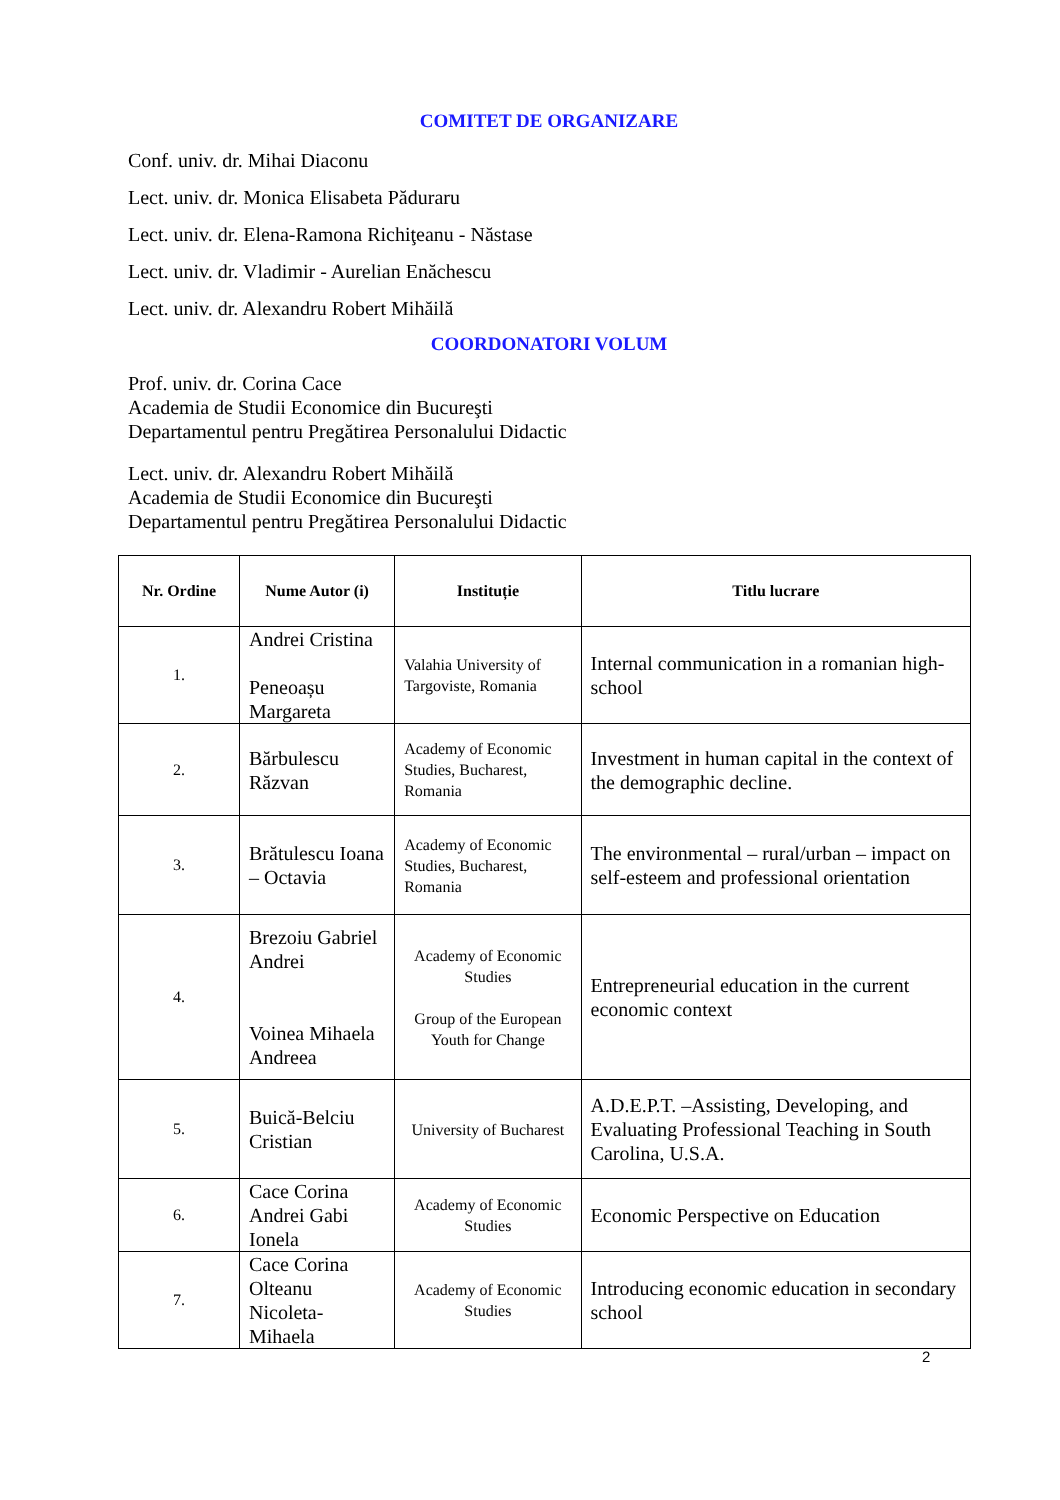COMITET DE ORGANIZARE
Conf. univ. dr. Mihai Diaconu
Lect. univ. dr. Monica Elisabeta Păduraru
Lect. univ. dr. Elena-Ramona Richiţeanu - Năstase
Lect. univ. dr. Vladimir - Aurelian Enăchescu
Lect. univ. dr. Alexandru Robert Mihăilă
COORDONATORI VOLUM
Prof. univ. dr. Corina Cace
Academia de Studii Economice din Bucureşti
Departamentul pentru Pregătirea Personalului Didactic
Lect. univ. dr. Alexandru Robert Mihăilă
Academia de Studii Economice din Bucureşti
Departamentul pentru Pregătirea Personalului Didactic
| Nr. Ordine | Nume Autor (i) | Instituție | Titlu lucrare |
| --- | --- | --- | --- |
| 1. | Andrei Cristina Peneoașu Margareta | Valahia University of Targoviste, Romania | Internal communication in a romanian high-school |
| 2. | Bărbulescu Răzvan | Academy of Economic Studies, Bucharest, Romania | Investment in human capital in the context of the demographic decline. |
| 3. | Brătulescu Ioana – Octavia | Academy of Economic Studies, Bucharest, Romania | The environmental – rural/urban – impact on self-esteem and professional orientation |
| 4. | Brezoiu Gabriel Andrei Voinea Mihaela Andreea | Academy of Economic Studies Group of the European Youth for Change | Entrepreneurial education in the current economic context |
| 5. | Buică-Belciu Cristian | University of Bucharest | A.D.E.P.T. –Assisting, Developing, and Evaluating Professional Teaching in South Carolina, U.S.A. |
| 6. | Cace Corina Andrei Gabi Ionela | Academy of Economic Studies | Economic Perspective on Education |
| 7. | Cace Corina Olteanu Nicoleta-Mihaela | Academy of Economic Studies | Introducing economic education in secondary school |
2